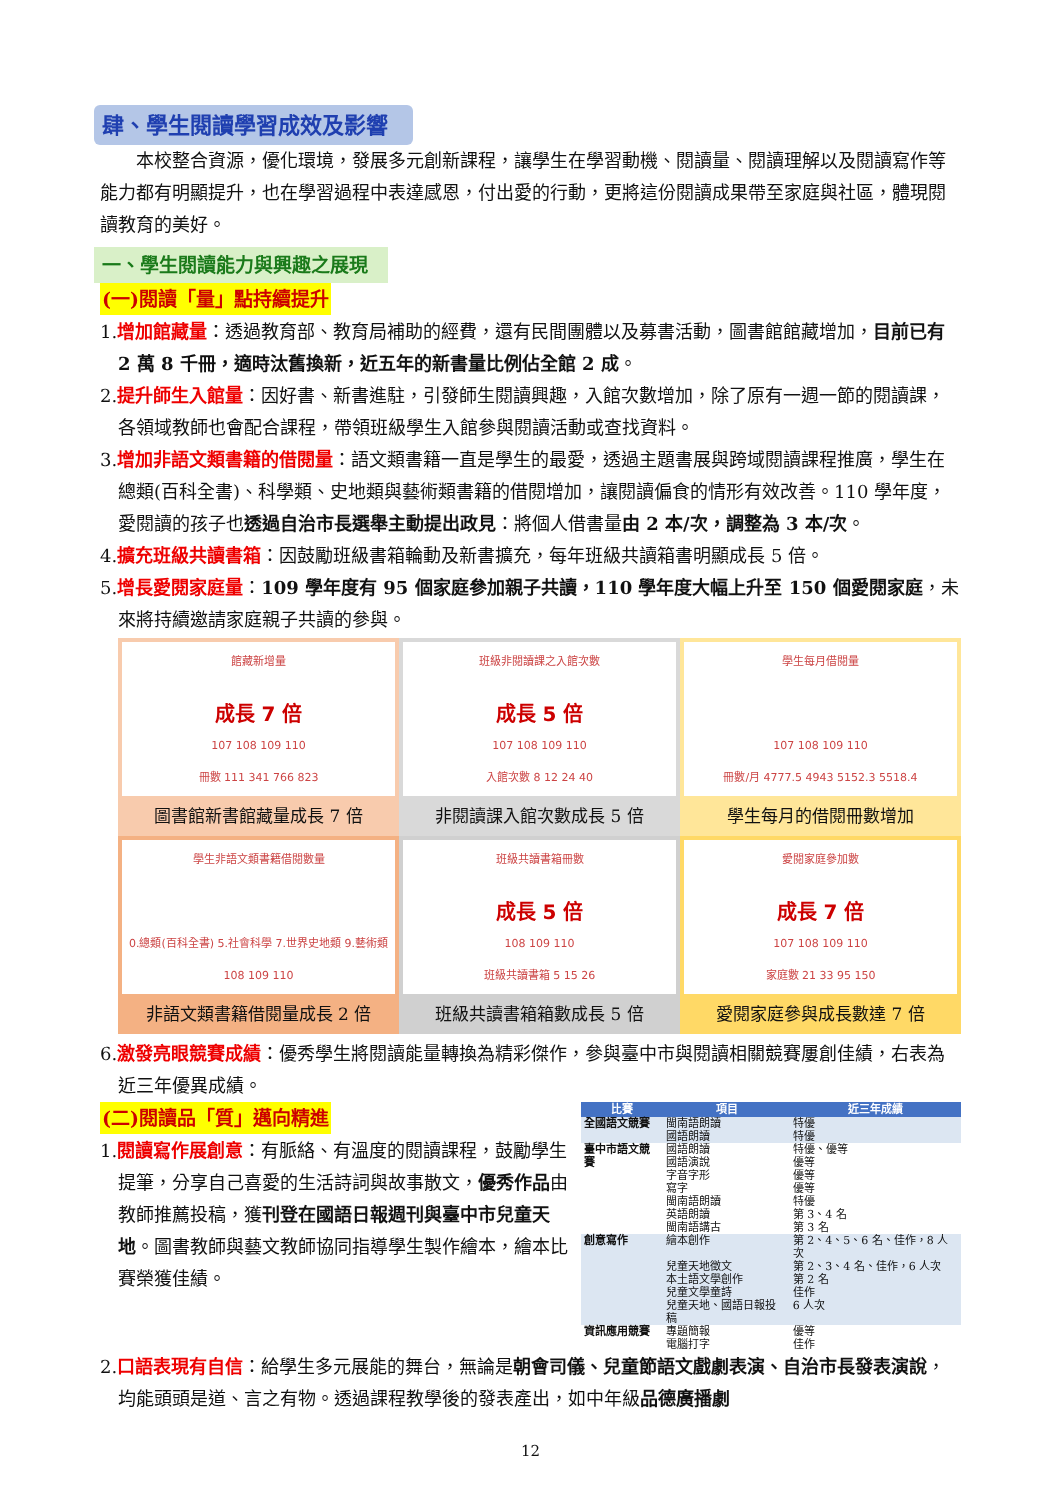肆、學生閱讀學習成效及影響
本校整合資源，優化環境，發展多元創新課程，讓學生在學習動機、閱讀量、閱讀理解以及閱讀寫作等能力都有明顯提升，也在學習過程中表達感恩，付出愛的行動，更將這份閱讀成果帶至家庭與社區，體現閱讀教育的美好。
一、學生閱讀能力與興趣之展現
(一)閱讀「量」點持續提升
1.增加館藏量：透過教育部、教育局補助的經費，還有民間團體以及募書活動，圖書館館藏增加，目前已有 2 萬 8 千冊，適時汰舊換新，近五年的新書量比例佔全館 2 成。
2.提升師生入館量：因好書、新書進駐，引發師生閱讀興趣，入館次數增加，除了原有一週一節的閱讀課，各領域教師也會配合課程，帶領班級學生入館參與閱讀活動或查找資料。
3.增加非語文類書籍的借閱量：語文類書籍一直是學生的最愛，透過主題書展與跨域閱讀課程推廣，學生在總類(百科全書)、科學類、史地類與藝術類書籍的借閱增加，讓閱讀偏食的情形有效改善。110 學年度，愛閱讀的孩子也透過自治市長選舉主動提出政見：將個人借書量由 2 本/次，調整為 3 本/次。
4.擴充班級共讀書箱：因鼓勵班級書箱輪動及新書擴充，每年班級共讀箱書明顯成長 5 倍。
5.增長愛閱家庭量：109 學年度有 95 個家庭參加親子共讀，110 學年度大幅上升至 150 個愛閱家庭，未來將持續邀請家庭親子共讀的參與。
館藏新增量
成長 7 倍
107 108 109 110
冊數 111 341 766 823
圖書館新書館藏量成長 7 倍
班級非閱讀課之入館次數
成長 5 倍
107 108 109 110
入館次數 8 12 24 40
非閱讀課入館次數成長 5 倍
學生每月借閱量
107 108 109 110
冊數/月 4777.5 4943 5152.3 5518.4
學生每月的借閱冊數增加
學生非語文類書籍借閱數量
0.總類(百科全書) 5.社會科學 7.世界史地類 9.藝術類
108 109 110
非語文類書籍借閱量成長 2 倍
班級共讀書箱冊數
成長 5 倍
108 109 110
班級共讀書箱 5 15 26
班級共讀書箱箱數成長 5 倍
愛閱家庭參加數
成長 7 倍
107 108 109 110
家庭數 21 33 95 150
愛閱家庭參與成長數達 7 倍
6.激發亮眼競賽成績：優秀學生將閱讀能量轉換為精彩傑作，參與臺中市與閱讀相關競賽屢創佳績，右表為近三年優異成績。
(二)閱讀品「質」邁向精進
1.閱讀寫作展創意：有脈絡、有溫度的閱讀課程，鼓勵學生提筆，分享自己喜愛的生活詩詞與故事散文，優秀作品由教師推薦投稿，獲刊登在國語日報週刊與臺中市兒童天地。圖書教師與藝文教師協同指導學生製作繪本，繪本比賽榮獲佳績。
| 比賽 | 項目 | 近三年成績 |
| --- | --- | --- |
| 全國語文競賽 | 閩南語朗讀 | 特優 |
| | 國語朗讀 | 特優 |
| 臺中市語文競賽 | 國語朗讀 | 特優、優等 |
| | 國語演說 | 優等 |
| | 字音字形 | 優等 |
| | 寫字 | 優等 |
| | 閩南語朗讀 | 特優 |
| | 英語朗讀 | 第 3、4 名 |
| | 閩南語講古 | 第 3 名 |
| 創意寫作 | 繪本創作 | 第 2、4、5、6 名、佳作，8 人次 |
| | 兒童天地徵文 | 第 2、3、4 名、佳作，6 人次 |
| | 本土語文學創作 | 第 2 名 |
| | 兒童文學童詩 | 佳作 |
| | 兒童天地、國語日報投稿 | 6 人次 |
| 資訊應用競賽 | 專題簡報 | 優等 |
| | 電腦打字 | 佳作 |
2.口語表現有自信：給學生多元展能的舞台，無論是朝會司儀、兒童節語文戲劇表演、自治市長發表演說，均能頭頭是道、言之有物。透過課程教學後的發表產出，如中年級品德廣播劇
12